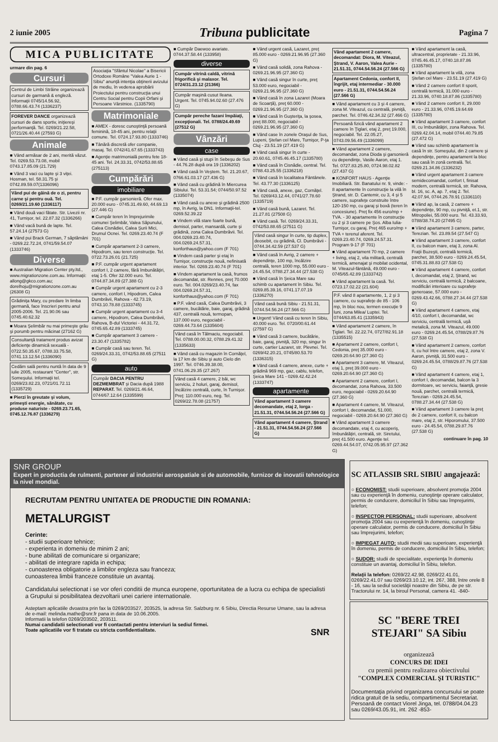2 iunie 2005 Tribuna publicitate Pagina 7
MICA PUBLICITATE
urmare din pag. 6
Cursuri
Centrul de Limbi Străine organizează cursuri de garmană & engleză. Informaţii 0745/14.56.92, 0788.66.43.74 (1336237)
FOREVER DANCE organizează cursuri de dans sportiv, iniţiereşi performanţă. Tel. 0269/21.22.58, 0721/26.40.44 (27593 G)
Animale
■ Vând armăsar de 2 ani, merită văzut. Tel. 0269.53.73.08, mobil 0743.17.85.09 (21.729)
■ Vând 3 vaci cu lapte şi 3 viţei. Hosman, tel. 58.31.75 şi 0742.89.59.07(1336096)
Vând pui de găină de o zi, pentru carne şi pentru ouă. Tel. 0269/21.19.60 (1336117)
■ Vând două vaci fătate. Str. Livezii nr. 41, Turnişor, tel. 22.87.32 (1336266)
■ Vând vacă bună de lapte. Tel. 57.24.14 (27573 G)
■ Vând pui Brack German, 7 săptămâni - 0269.22.72.24, 0741/59.54.07 (1333746)
Diverse
■ Australian Migration Center pty.ltd., www.migrationzone.com.au. Informaţii: allong@gkco.com.au; dorelhoju@migrationzone.com.au (26308 G)
Grădiniţa Mary, cu predare în limba germană, face înscrieri pentru anul 2005-2006. Tel. 21.90.06 sau 0745.40.62.32
■ Moara Şelimbăr nu mai primeşte grâu şi porumb pentru măcinat (27162 G)
Consultanţă tratament produs avizat deficienţe dinamică sexuală - 0722.50.35.67, 0788.33.75.58, 0741.13.12.54 (1336090)
Cedăm sală pentru nuntă în data de 9 iulie 2005, restaurant "Center", str. Someşului. Informaţii tel. 0269/23.82.23, 0721/01.72.11 (1335729)
■ Pierzi în greutate şi volum, primeşti energie, sănătate, cu produse naturiste - 0269.23.71.65, 0745.12.76.87 (1336279)
Asociaţia "Sfântul Nicolae" a Bisericii Ortodoxe Române "Valea Aurie 1 - Sibiu" anunţă intenţia obţinerii avizului de mediu, în vederea aprobării Proiectului pentru construcţia unui Centru Social pentru Copii Orfani şi Persoane Vârstnice. (1335790)
Matrimoniale
■ AMEX - doresc cunoştinţă persoană feminină, 18-45 ani, pentru relaţii comune. Tel. 0724.17.93.80 (1333746)
■ Tânără discretă ofer companie, masaj. Tel. 0742/41.67.65 (1333743)
■ Agenţie matrimonială pentru fete 18-45 ani. Tel. 24.33.31, 0742/53.88.65 (275113)
Cumpărări
imobiliare
■ P.F. cumpăr garsonieră. Ofer max. 20.000 euro - 0745.31.49.60, 44.69.13 (27.446 G)
■ Cumpăr teren în împrejurimile comunei Şelimbăr, Valea Săpunului, Calea Cisnădiei, Calea Şurii Mici, Drumul Ocnei. Tel. 0269.23.40.74 (F 701)
■ Cumpăr apartament 2-3 camere, Hipodrom, sau teren construcţie. Tel. 0722.73.26.01 (21.725)
■ P.F. cumpăr urgent apartament confort I, 2 camere, fără îmbunătăţiri, etaj 1-5. Ofer 32.000 euro. Tel. 0744.87.34.89 (27.388 G)
■ Cumpăr urgent apartament cu 2-3 camere, confort I, Hipodrom, Calea Dumbrăvii, Rahova - 42.73.19, 0743.10.78.88 (1333745)
■ Cumpăr urgent apartament cu 3-4 camere, Hipodrom, Calea Dumbrăvii, Rahova, B-dul Victoriei - 44.31.72, 0745.65.42.89 (1333745)
■ Cumpăr apartament 3 camere - 23.30.47 (1335782)
■ Cumpăr casă sau teren. Tel. 0269/24.33.31, 0742/53.88.65 (27511 G)
auto
Cumpăr DACIA PENTRU DEZMEMBRAT şi Dacia după 1988 REPARAT. Tel. 0269/21.46.64, 0744/67.12.64 (1335599)
■ Cumpăr Daewoo avariate. 0744.37.58.44 (133958)
diverse
Cumpăr vitrină caldă, vitrină frigorifică şi malaxor. Tel. 0724/31.23.12 (21366)
Cumpăr maşină cusut Ileana. Urgent. Tel. 0745.94.02.60 (27.476 G)
Cumpăr pereche fazani împăiaţi, excepţionali. Tel. 0788/24.49.69 (27512 G)
Vânzări
case
■ Vând casă şi stupi în Sebeşu de Sus - 44.76.28 după ora 19 (1336202)
■ Vând casă în Veştem. Tel. 21.20.67, 0766.61.03.17 (27.436 G)
■ Vând casă cu grădină în Miercurea Sibiului. Tel. 53.31.54; 0744/50.97.52 (1335074)
■ Vând casă cu anexe şi grădină 2500 mp, în Avrig, la DN1. Informaţii-tel. 0269.52.39.22
■ Vindem vilă stare foarte bună, demisol, parter, mansardă, curte şi grădină, zona Calea Dumbrăvii. Tel. 004.0269.23.40.74, 004.0269.24.57.31, konforthaus@yahoo.com (F 701)
■ Vindem casă parter şi etaj în Turnişor, construcţie nouă, nefinisată interior. Tel. 0269.23.40.74 (F 701)
■ Vindem apartament la casă, frumos decomandat, str. Rennes, preţ 70.000 euro. Tel. 004.0269/23.40.74, fax 004.0269.24.57.31, konforthaus@yahoo.com (F 701)
■ P.F. vând casă, Calea Dumbrăvii, 3 camere, bucătărie, baie, garaj, grădină 437, centrală nouă, termopan, 137.000 euro, negociabil - 0269.44.73.64 (1335604)
Vând casă în Tălmaciu, negociabil. Tel. 0788.00.00.32, 0788.29.41.32 (1335633)
■ Vând casă cu magazin în Cornăţel, la 17 km de Sibiu şi auto Cielo din 1997. Tel. 0746.39.38.00, 0741.06.29.35 (27.267)
Vând casă 4 camere, 2 băi, wc serviciu, 2 holuri, garaj, demisol, încălzire centrală, curte, în Turnişor. Preţ: 110.000 euro, neg. Tel. 0269/22.78.08 (21757)
■ Vând urgent casă, Lazaret, preţ 85.000 euro - 0269.21.96.95 (27.360 G)
■ Vând casă solidă, zona Rahova - 0269.21.96.95 (27.360 G)
■ Vând casă singur în curte, preţ 53.000 euro, negociabil - 0269.21.96.95 (27.360 G)
■ Vând casă în zona Lazaret (Moara de Scoarţă), preţ 60.000 - 0269.21.96.95 (27.360 G)
■ Vând casă în Guşteriţa, la şosea, preţ 88.000, negociabil - 0269.21.96.95 (27.360 G)
■ Vând case în zonele Oraşul de Sus, Lupeni, Ştefan cel Mare, Turnişor, P-ţa Cluj - 23.51.19 (27.419 G)
■ Vând casă singur în curte - 20.60.61, 0745.46.45.17 (1335780)
■ Vând casă în Cisnădie, central. Tel. 0788.43.25.55 (1336218)
■ Vând casă în localitatea Fântânele. Tel. 43.77.30 (1336125)
■ Vând casă, anexe, gaz, Cornăţel. Tel. 0269/43.12.44, 0741/27.78.60 (1335719)
■ Vând casă bună, Lazaret. Tel. 21.27.81 (27508 G)
■ Vând casă. Tel. 0269/24.33.31, 0742/53.88.65 (27511 G)
Vând casă singur în curte, tip duplex, deosebit, cu grădină, Cl. Dumbrăvii - 0744.34.42.59 (27.537 G)
■ Vând casă în Avrig, 2 camere + dependinţe, 100 mp, încălzire centrală, teren 1000 mp, 55.000 euro - 24.45.54, 0788.27.34.44 (27.538 G)
■ Vând casă în Şeica Mare sau schimb cu apartament în Sibiu. Tel. 0269.85.39.16, 0741.17.07.19 (1336270)
Vând casă bună Sibiu - 21.51.31, 0744.54.56.24 (27.566 G)
■ Urgent! Vând casă cu teren în Sibiu, 40.000 euro. Tel. 0720/00.61.44 (27597 G)
■ Vând casă 3 camere, bucătărie, baie, garaj, pivniţă, 320 mp, singur în curte, cartier Lazaret, str. Plevnei. Tel. 0269/42.20.21, 0745/80.53.70 (1336315)
■ Vând casă 4 camere, anexe, curte + grădină 969 mp, gaz, cablu, telefon, Şeica Mare 141 - 0269.42.42.24 (1333747)
apartamente
Vând apartament 3 camere decomandate, etaj 2, lorga - 21.51.31, 0744.54.56.24 (27.566 G)
Vând apartament 4 camere, Ştrand - 21.51.31, 0744.54.56.24 (27.566 G)
Vând apartament 2 camere, decomandat: Diora, M. Viteazul, Ştrand, V. Aaron, Valea Aurie - 21.51.31, 0744.54.56.24 (27.566 G)
Apartament Cedonia, confort II, îngrijit, etaj intermediar - 30.000 euro - 21.51.31, 0744.54.56.24 (27.566 G)
■ Vând apartament cu 3 şi 4 camere, zona M. Viteazul, cu centrală, pivniţă, parchet. Tel. 0746.42.34.32 (27.466 G)
Persoană fizică vând apartament 2 camere în Ţiglari, etaj 2, preţ 19.000, negociabil. Tel. 22.05.27, 0743.09.56.49 (1336099)
■ Vând apartament 2 camere, decomandat, zona Dioda şi garsonieră cu dependinţe, Vasile Aaron, etaj 1. Tel. 0727.83.25.80, 0724.98.02.82 (27.437 G)
■ KONFORT HAUS - Agenţie Imobiliară. Str. Banatului nr. 9, vinde: - 8 apartamente în construcţie la vilă în Ştrand, str. D. Cantemir, cu 3, 4 şi 5 camere, suprafeţe construite între 120-150 mp, cu garaj şi boxă (teren în concesiune). Preţ fix 456 euro/mp + TVA. - 30 apartamente în construcţie cu 2 şi 3 camere pe Şos. Alba Iulia-Turnişor, cu garaj. Preţ 465 euro/mp + TVA + terenul aferent. Tel. 0269.23.40.74, 0269.24.57.31. Program 9-17 (F 701)
■ Vând apartament 70 mp, 2 camere + living, etaj 2, vila militară, centrală termică, amenajat şi mobilat ocidental, M. Viteazul-fântână, 49.000 euro - 0745/65.42.89 (1333742)
■ Vând apartament la casă. Tel. 0723.17.02.22 (21.604)
P.F. vând 8 apartamente, 1, 2 şi 3 camere, cu suprafeţe de 85 - 106 mp, în bloc nou, termen execuţie 9 luni, zona Milea/ Luptei. Tel. 0744/63.85.41 (1335943)
■ Vând apartament 2 camere, în Ţiglari. Tel. 22.22.74, 0727/82.91.18 (1335515)
■ Apartament 2 camere, confort I, Cedonia, preţ 35.000 euro - 0269.20.64.90 (27.360 G)
■ Apartament 3 camere, M. Viteazul, etaj 1, preţ 39.000 euro - 0269.20.64.90 (27.360 G)
■ Apartament 2 camere, confort I, decomandat, zona Rahova, 33.500 euro, negociabil - 0269.20.64.90 (27.360 G)
■ Apartament 4 camere, M. Viteazul, confort I, decomandat, 51.000, negociabil - 0269.20.64.90 (27.360 G)
■ Vând apartament 3 camere decomandate, etaj 4, cu acoperiş, îmbunătăţiri, centrală, str. Siretului, preţ 41.500 euro. Agenţie tel. 0269.44.54.07, 0742.05.95.97 (27.362 G)
■ Vând apartament la casă, ultracentral, proprietate - 21.33.96, 0745.46.45.17, 0740.18.87.86 (1335780)
■ Vând apartament la vilă, zona Ştefan cel Mare - 23.51.19 (27.419 G)
■ Vând 2 camere confort II sporit, centrală termică, 31.000 euro - 21.33.96, 0740.18.87.86 (1335780)
■ Vând 2 camere confort II, 29.000 euro - 21.33.96, 0745.19.64.69 (1335780)
■ Vând apartament 3 camere, confort III, cu îmbunătăţiri, zona Rahova. Tel. 0269.42.04.14, mobil 0744.40.79.85 (27.472 G)
■ Vând sau schimb apartament la casă în str. Someşului, din 2 camere şi dependinţe, pentru apartament la bloc sau casă în zonă centrală. Tel. 0269.21.34.86 (1336232)
■ Vând urgent apartament 3 camere semidecomandat, confort I, finisat modern, centrală termică, str. Rahova, bl. 16, sc. A, ap. 7, etaj 2. Tel. 42.07.94, 0744.26.78.91 (1336110)
■ Vând ap, la casă, 2 camere + dependinţe, 90 mp, cu pivniţă, et.1, str. Mitropoliei, 55.000 euro. Tel. 43.33.93, 0788/38.74.20 (27495 G)
■ Vând apartament 3 camere, parter, Terezian. Tel. 23.89.54 (27.547 G)
■ Vând apartament 3 camere, confort II, cu balcon mare, etaj 3, zona Al. Fraţii Buzeşti, centrală termică, parchet, 38.500 euro - 0269.24.45.54, 0745.31.88.83 (27.538 G)
■ Vând apartament 4 camere, confort I, decomandat, etaj 2, Ştrand, wc serviciu, centrală termică, 2 balcoane, modificări interioare cu suprafeţe generoase, 57.000 euro - 0269.43.42.66, 0788.27.34.44 (27.538 G)
■ Vând apartament 4 camere, etaj 4/10, confort I, decomandat, wc serviciu, centrală termică, uşă metalică, zona M. Viteazul, 49.000 euro - 0269.24.45.54, 0788/29.87.76 (27.538 G)
■ Vând apartament 2 camere, confort II, cu hol între camere, etaj 2, zona V. Aaron, pivniţă, 31.500 euro - 0269.24.45.54, 0788/29.87.76 (27.538 G)
■ Vând apartament 4 camere, etaj 1, confort I, decomandat, balcon la 3 dormitoare, wc serviciu, faianţă, gresie nouă, parchet, centrală termică, Terezian - 0269.24.45.54, 0788.27.34.44 (27.538 G)
■ Vând apartament 3 camere la preţ de 2 camere, confort II, cu balcon mare, etaj 2, str. Hiporomului, 37.500 euro - 24.45.54, 0788.29.87.76 (27.538 G)
continuare în pag. 10
SNR GROUP
Expert in productia de rulmenti, partener al industriei aerospatiale si de automobile, furnizor de inovatii tehnologice la nivel mondial.
RECRUTAM PENTRU UNITATEA DE PRODUCTIE DIN ROMANIA:
METALURGIST
Cerinte:
- studii superioare tehnice;
- experienta in domeniu de minim 2 ani;
- bune abilitati de comunicare si organizare;
- abilitati de integrare rapida in echipa;
- cunoasterea obligatorie a limbilor engleza sau franceza;
cunoasterea limbii franceze constituie un avantaj.
Candidatului selectionat i se vor oferi conditii de munca europene, oportunitatea de a lucra cu echipa de specialisti a Grupului si posibilitatea dezvoltarii unei cariere internationale.
Asteptam aplicatiile dvoastra prin fax la 0269/203527, 203525, la adresa Str. Salzburg nr. 6 Sibiu, Directia Resurse Umane, sau la adresa de e-mail: melinda.mathe@snr.fr pana in data de 10.06.2005.
Informatii la telefon 0269/203502, 203511.
Numai candidatii selectionati vor fi contactati pentru interviuri la sediul firmei.
Toate aplicatiile vor fi tratate cu stricta confidentialitate. SNR
SC ATLASSIB SRL SIBIU angajează:
○ ECONOMIST: studii superioare, absolvent promoţia 2004 sau cu experienţă în domeniu, cunoştinţe operare calculator, permis de conducere, domiciliul în Sibiu sau împrejurimi, telefon;
○ INSPECTOR PERSONAL: studii superioare, absolvent promoţia 2004 sau cu experienţă în domeniu, cunoştinţe operare calculator, permis de conducere, domiciliul în Sibiu sau împrejurimi, telefon;
○ IMPIEGAT AUTO: studii medii sau superioare, experienţă în domeniu, permis de conducere, domiciliul în Sibiu, telefon;
○ SUDOR: studii de specialitate, experienţa în domeniu constituie un avantaj, domiciliul în Sibiu, telefon.
Relaţii la telefon: 0269/22.42.98, 0269/22.41.01, 0269/22.41.07 sau 0269/23.10.12, int. 267, 388, între orele 8 - 16, sau la sediul societăţii noastre din Sibiu, de pe str. Tractorului nr. 14, la biroul Personal, camera 41. -840-
SC "BERE TREI STEJARI" SA Sibiu
organizează
CONCURS DE IDEI
cu premii pentru realizarea obiectivului
"COMPLEX COMERCIAL ŞI TURISTIC"
Documentaţia privind organizarea concursului se poate ridica gratuit de la sediu, compartimentul Secretariat.
Persoană de contact Viorel Jinga, tel. 0788/04.04.23 sau 0269/43.05.91, int. 262 -853-